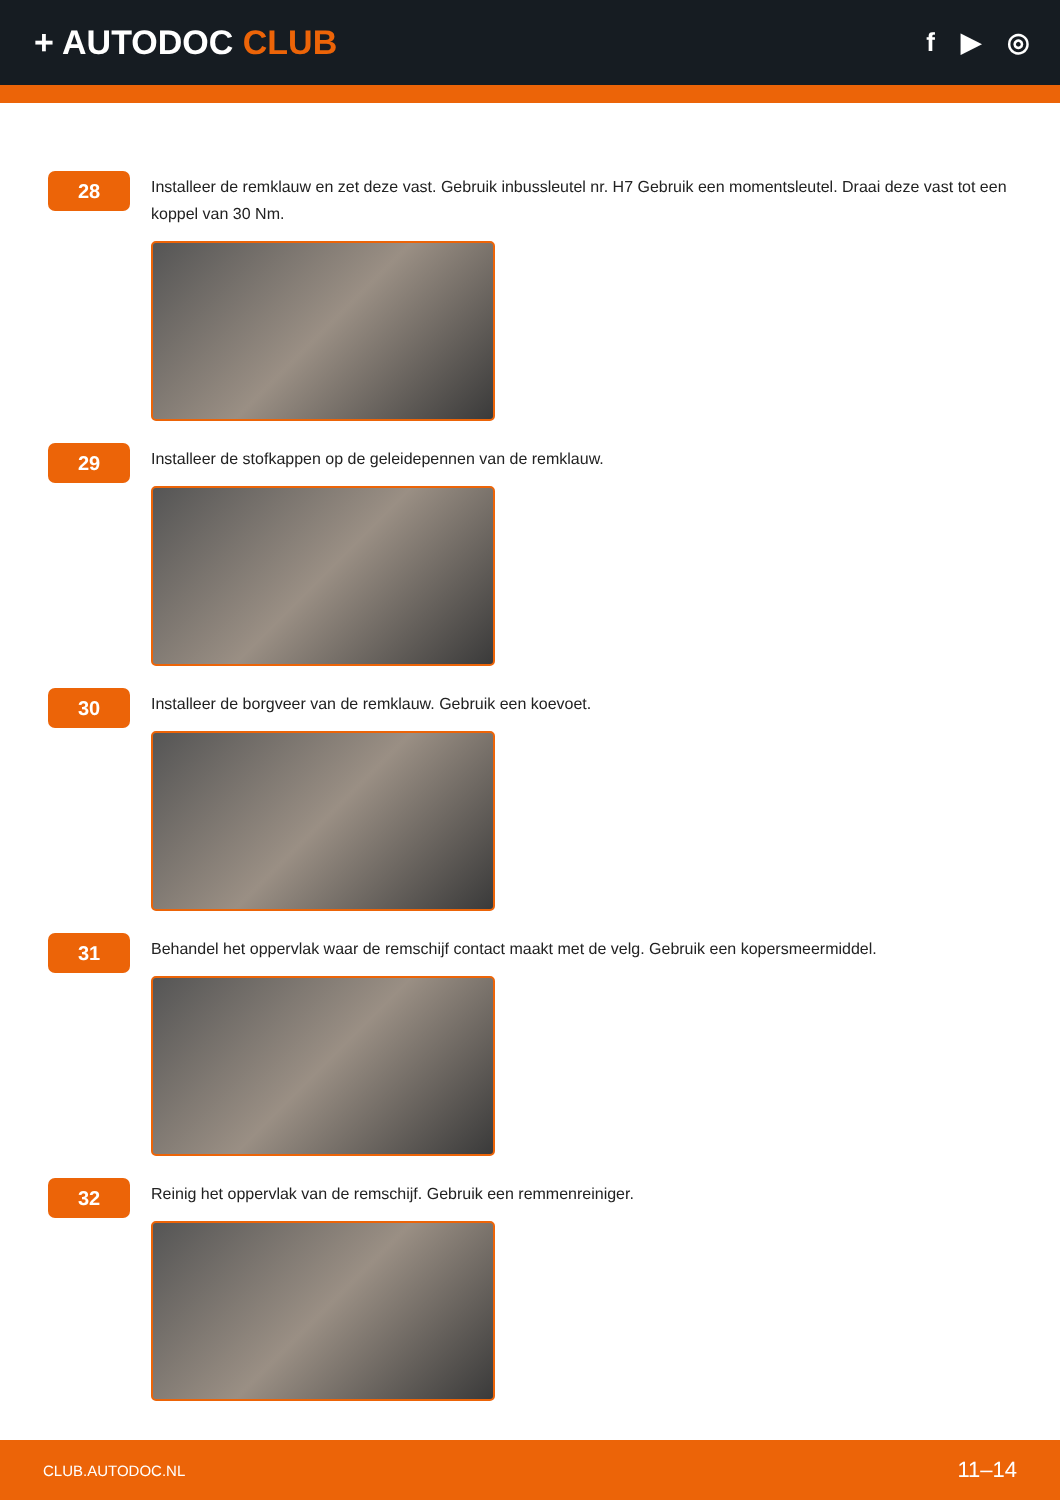+ AUTODOC CLUB
f ▶ ◎
28
Installeer de remklauw en zet deze vast. Gebruik inbussleutel nr. H7 Gebruik een momentsleutel. Draai deze vast tot een koppel van 30 Nm.
29
Installeer de stofkappen op de geleidepennen van de remklauw.
30
Installeer de borgveer van de remklauw. Gebruik een koevoet.
31
Behandel het oppervlak waar de remschijf contact maakt met de velg. Gebruik een kopersmeermiddel.
32
Reinig het oppervlak van de remschijf. Gebruik een remmenreiniger.
CLUB.AUTODOC.NL 11–14